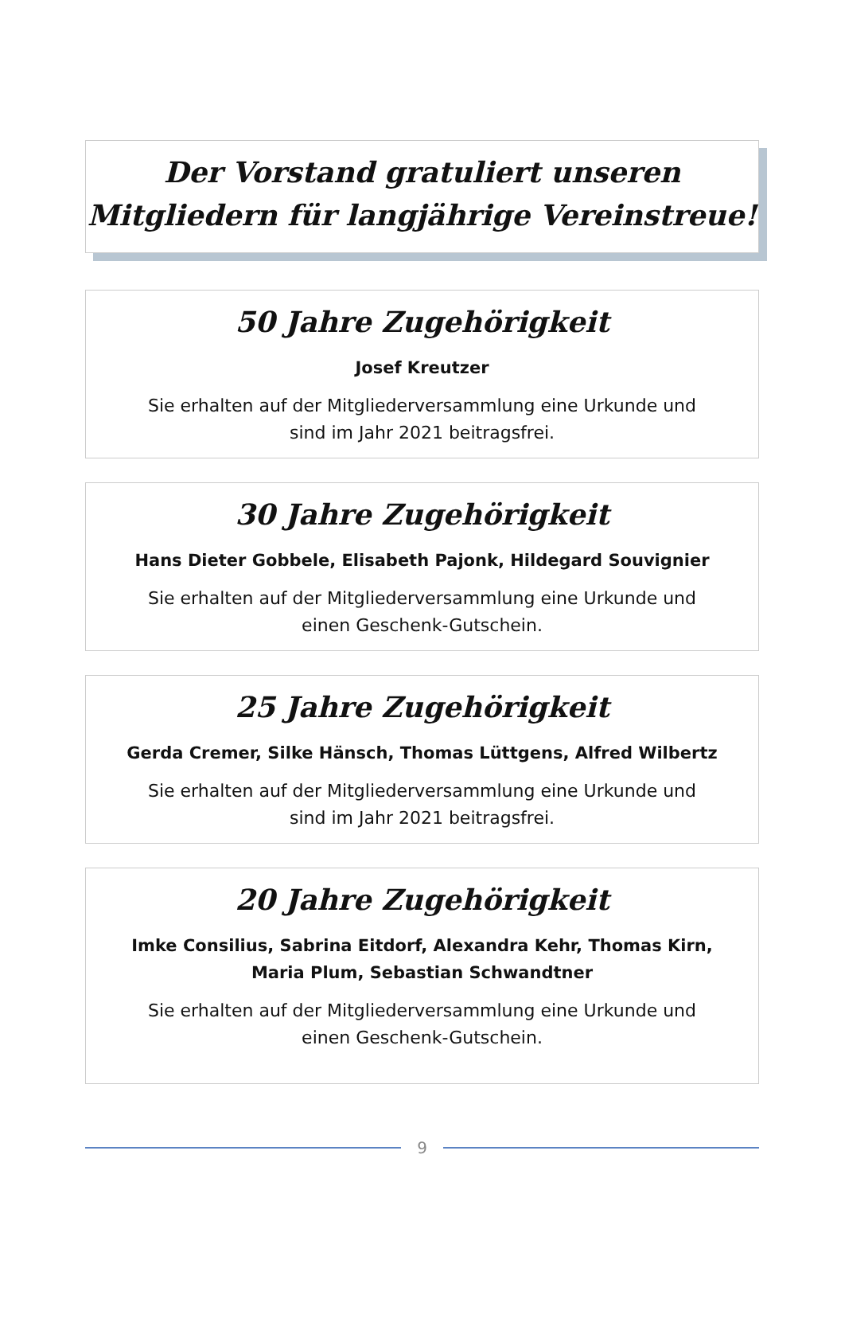Der Vorstand gratuliert unseren
Mitgliedern für langjährige Vereinstreue!
50 Jahre Zugehörigkeit
Josef Kreutzer
Sie erhalten auf der Mitgliederversammlung eine Urkunde und
sind im Jahr 2021 beitragsfrei.
30 Jahre Zugehörigkeit
Hans Dieter Gobbele, Elisabeth Pajonk, Hildegard Souvignier
Sie erhalten auf der Mitgliederversammlung eine Urkunde und
einen Geschenk-Gutschein.
25 Jahre Zugehörigkeit
Gerda Cremer, Silke Hänsch, Thomas Lüttgens, Alfred Wilbertz
Sie erhalten auf der Mitgliederversammlung eine Urkunde und
sind im Jahr 2021 beitragsfrei.
20 Jahre Zugehörigkeit
Imke Consilius, Sabrina Eitdorf, Alexandra Kehr, Thomas Kirn,
Maria Plum, Sebastian Schwandtner
Sie erhalten auf der Mitgliederversammlung eine Urkunde und
einen Geschenk-Gutschein.
9